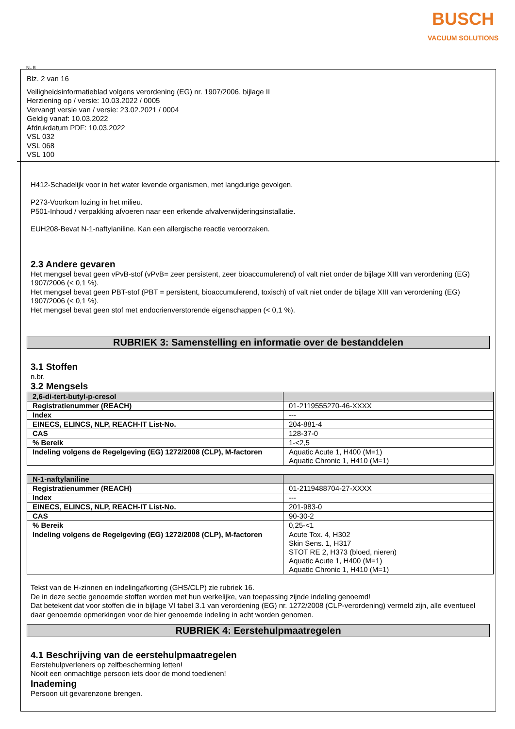BUSCH
VACUUM SOLUTIONS
NL B
Blz. 2 van 16
Veiligheidsinformatieblad volgens verordening (EG) nr. 1907/2006, bijlage II
Herziening op / versie: 10.03.2022 / 0005
Vervangt versie van / versie: 23.02.2021 / 0004
Geldig vanaf: 10.03.2022
Afdrukdatum PDF: 10.03.2022
VSL 032
VSL 068
VSL 100
H412-Schadelijk voor in het water levende organismen, met langdurige gevolgen.
P273-Voorkom lozing in het milieu.
P501-Inhoud / verpakking afvoeren naar een erkende afvalverwijderingsinstallatie.
EUH208-Bevat N-1-naftylaniline. Kan een allergische reactie veroorzaken.
2.3 Andere gevaren
Het mengsel bevat geen vPvB-stof (vPvB= zeer persistent, zeer bioaccumulerend) of valt niet onder de bijlage XIII van verordening (EG) 1907/2006 (< 0,1 %).
Het mengsel bevat geen PBT-stof (PBT = persistent, bioaccumulerend, toxisch) of valt niet onder de bijlage XIII van verordening (EG) 1907/2006 (< 0,1 %).
Het mengsel bevat geen stof met endocrienverstorende eigenschappen (< 0,1 %).
RUBRIEK 3: Samenstelling en informatie over de bestanddelen
3.1 Stoffen
n.br.
3.2 Mengsels
| 2,6-di-tert-butyl-p-cresol | |
| --- | --- |
| Registratienummer (REACH) | 01-2119555270-46-XXXX |
| Index | --- |
| EINECS, ELINCS, NLP, REACH-IT List-No. | 204-881-4 |
| CAS | 128-37-0 |
| % Bereik | 1-<2,5 |
| Indeling volgens de Regelgeving (EG) 1272/2008 (CLP), M-factoren | Aquatic Acute 1, H400 (M=1) Aquatic Chronic 1, H410 (M=1) |
| N-1-naftylaniline | |
| --- | --- |
| Registratienummer (REACH) | 01-2119488704-27-XXXX |
| Index | --- |
| EINECS, ELINCS, NLP, REACH-IT List-No. | 201-983-0 |
| CAS | 90-30-2 |
| % Bereik | 0,25-<1 |
| Indeling volgens de Regelgeving (EG) 1272/2008 (CLP), M-factoren | Acute Tox. 4, H302 Skin Sens. 1, H317 STOT RE 2, H373 (bloed, nieren) Aquatic Acute 1, H400 (M=1) Aquatic Chronic 1, H410 (M=1) |
Tekst van de H-zinnen en indelingafkorting (GHS/CLP) zie rubriek 16.
De in deze sectie genoemde stoffen worden met hun werkelijke, van toepassing zijnde indeling genoemd!
Dat betekent dat voor stoffen die in bijlage VI tabel 3.1 van verordening (EG) nr. 1272/2008 (CLP-verordening) vermeld zijn, alle eventueel daar genoemde opmerkingen voor de hier genoemde indeling in acht worden genomen.
RUBRIEK 4: Eerstehulpmaatregelen
4.1 Beschrijving van de eerstehulpmaatregelen
Eerstehulpverleners op zelfbescherming letten!
Nooit een onmachtige persoon iets door de mond toedienen!
Inademing
Persoon uit gevarenzone brengen.